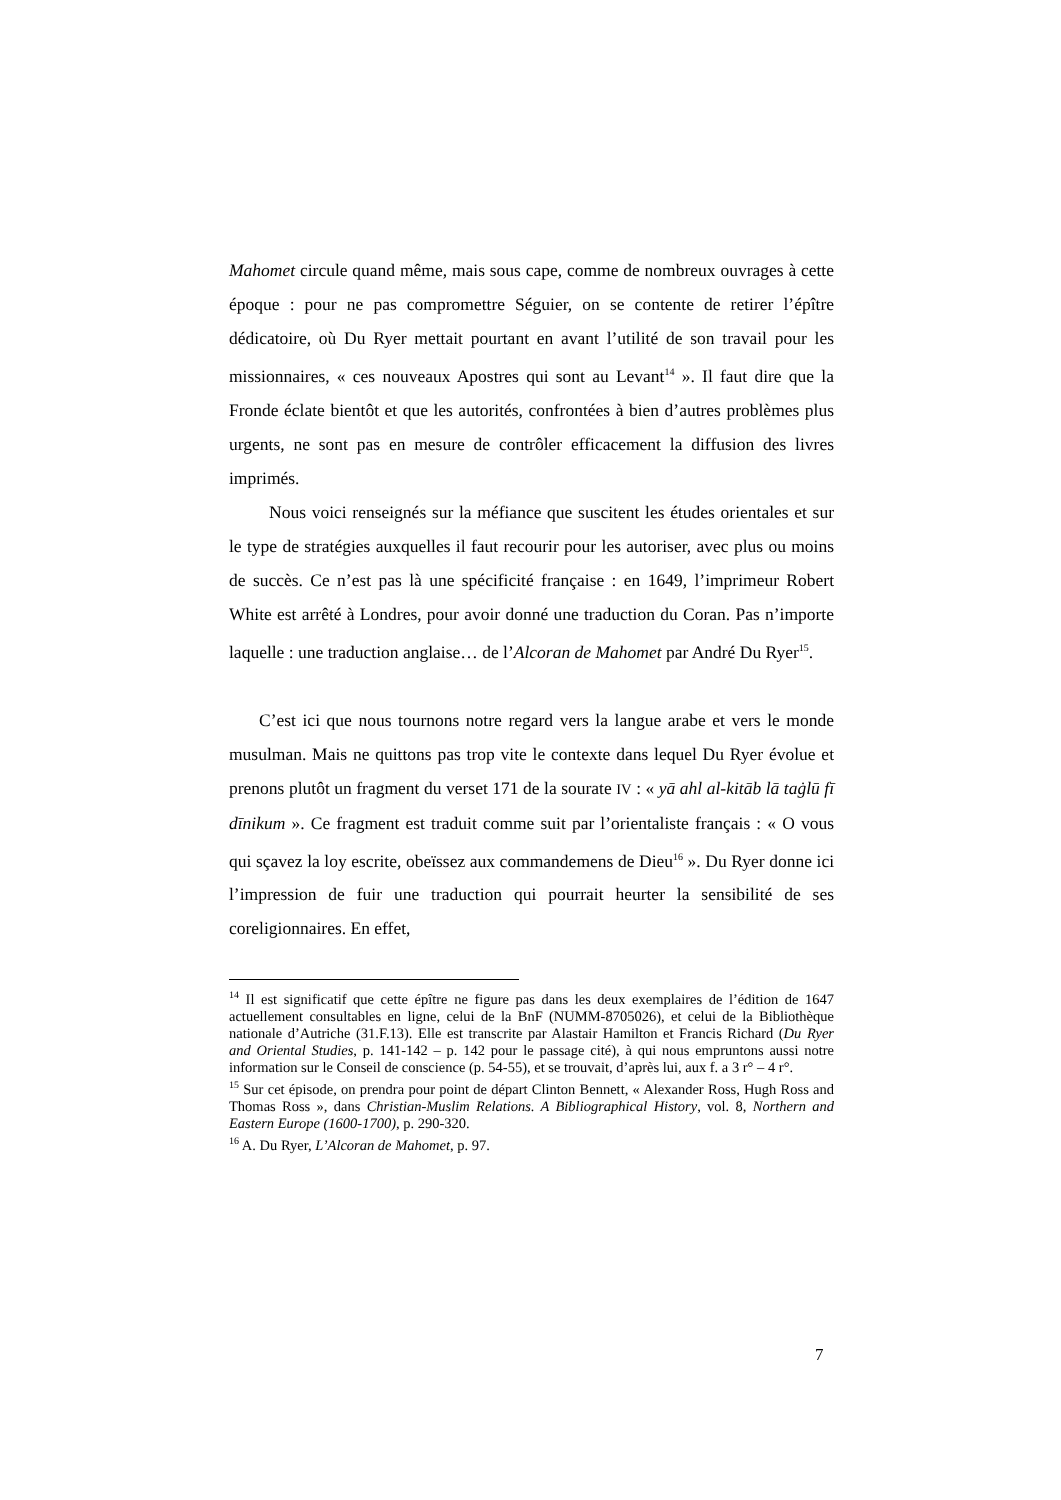Mahomet circule quand même, mais sous cape, comme de nombreux ouvrages à cette époque : pour ne pas compromettre Séguier, on se contente de retirer l’épître dédicatoire, où Du Ryer mettait pourtant en avant l’utilité de son travail pour les missionnaires, « ces nouveaux Apostres qui sont au Levant<sup>14</sup> ». Il faut dire que la Fronde éclate bientôt et que les autorités, confrontées à bien d’autres problèmes plus urgents, ne sont pas en mesure de contrôler efficacement la diffusion des livres imprimés.
Nous voici renseignés sur la méfiance que suscitent les études orientales et sur le type de stratégies auxquelles il faut recourir pour les autoriser, avec plus ou moins de succès. Ce n’est pas là une spécificité française : en 1649, l’imprimeur Robert White est arrêté à Londres, pour avoir donné une traduction du Coran. Pas n’importe laquelle : une traduction anglaise… de l’Alcoran de Mahomet par André Du Ryer<sup>15</sup>.
C’est ici que nous tournons notre regard vers la langue arabe et vers le monde musulman. Mais ne quittons pas trop vite le contexte dans lequel Du Ryer évolue et prenons plutôt un fragment du verset 171 de la sourate IV : « yā ahl al-kitāb lā taġlū fī dīnikum ». Ce fragment est traduit comme suit par l’orientaliste français : « O vous qui sçavez la loy escrite, obeïssez aux commandemens de Dieu<sup>16</sup> ». Du Ryer donne ici l’impression de fuir une traduction qui pourrait heurter la sensibilité de ses coreligionnaires. En effet,
<sup>14</sup> Il est significatif que cette épître ne figure pas dans les deux exemplaires de l’édition de 1647 actuellement consultables en ligne, celui de la BnF (NUMM-8705026), et celui de la Bibliothèque nationale d’Autriche (31.F.13). Elle est transcrite par Alastair Hamilton et Francis Richard (Du Ryer and Oriental Studies, p. 141-142 – p. 142 pour le passage cité), à qui nous empruntons aussi notre information sur le Conseil de conscience (p. 54-55), et se trouvait, d’après lui, aux f. a 3 r° – 4 r°.
<sup>15</sup> Sur cet épisode, on prendra pour point de départ Clinton Bennett, « Alexander Ross, Hugh Ross and Thomas Ross », dans Christian-Muslim Relations. A Bibliographical History, vol. 8, Northern and Eastern Europe (1600-1700), p. 290-320.
<sup>16</sup> A. Du Ryer, L’Alcoran de Mahomet, p. 97.
7